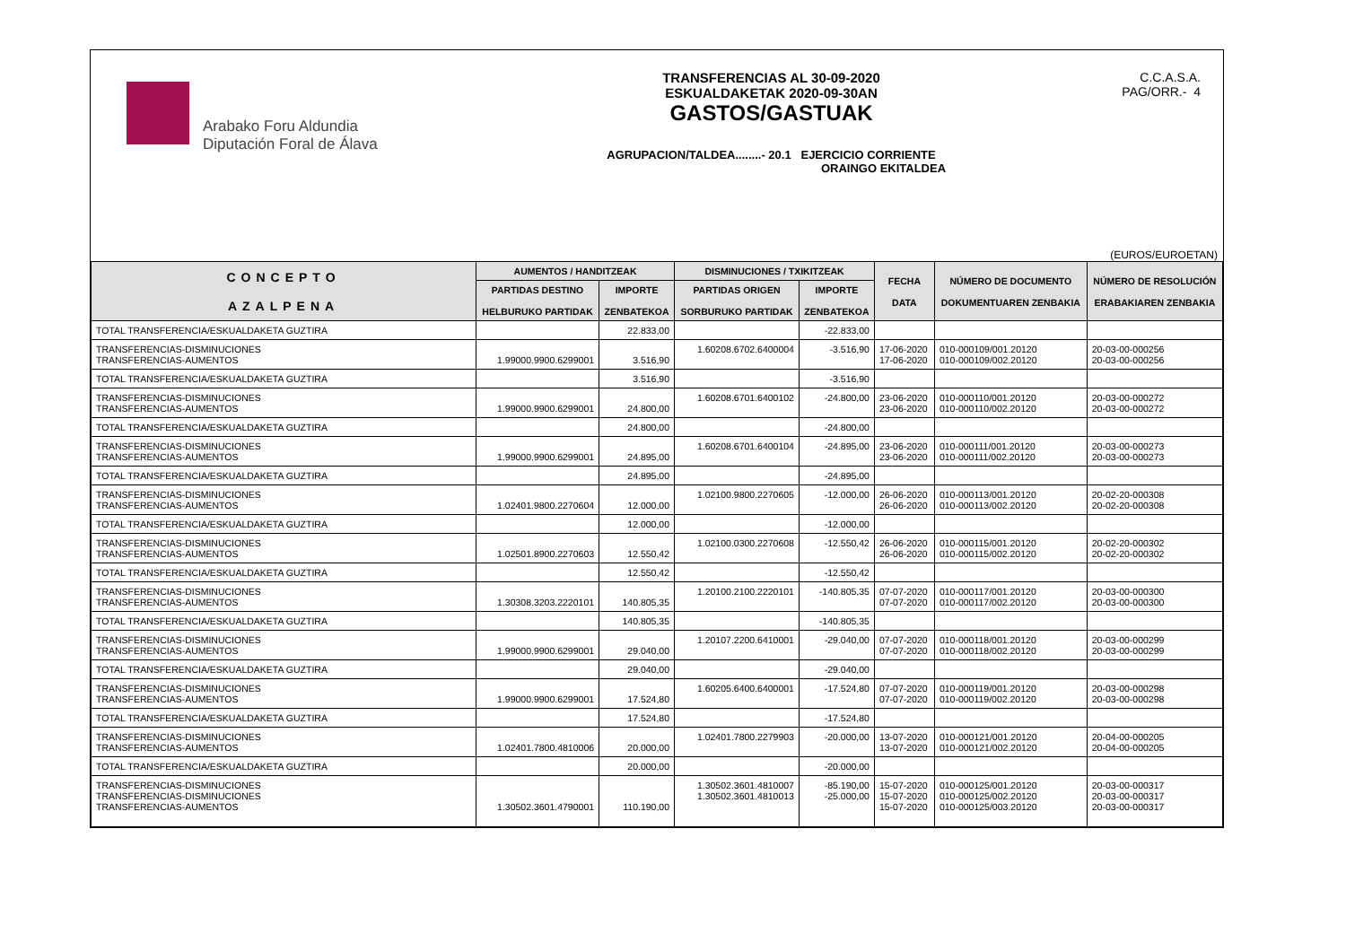Arabako Foru Aldundia
Diputación Foral de Álava
TRANSFERENCIAS AL 30-09-2020
ESKUALDAKETAK 2020-09-30AN
GASTOS/GASTUAK
AGRUPACION/TALDEA........- 20.1 EJERCICIO CORRIENTE
ORAINGO EKITALDEA
C.C.A.S.A.
PAG/ORR.- 4
(EUROS/EUROETAN)
| CONCEPTO AZALPENA | AUMENTOS / HANDITZEAK | | DISMINUCIONES / TXIKITZEAK | | FECHA DATA | NÚMERO DE DOCUMENTO DOKUMENTUAREN ZENBAKIA | NÚMERO DE RESOLUCIÓN ERABAKIAREN ZENBAKIA |
| --- | --- | --- | --- | --- | --- | --- | --- |
| | PARTIDAS DESTINO HELBURUKO PARTIDAK | IMPORTE ZENBATEKOA | PARTIDAS ORIGEN SORBURUKO PARTIDAK | IMPORTE ZENBATEKOA | | | |
| TOTAL TRANSFERENCIA/ESKUALDAKETA GUZTIRA | | 22.833,00 | | -22.833,00 | | | |
| TRANSFERENCIAS-DISMINUCIONES TRANSFERENCIAS-AUMENTOS | 1.99000.9900.6299001 | 3.516,90 | 1.60208.6702.6400004 | -3.516,90 | 17-06-2020 17-06-2020 | 010-000109/001.20120 010-000109/002.20120 | 20-03-00-000256 20-03-00-000256 |
| TOTAL TRANSFERENCIA/ESKUALDAKETA GUZTIRA | | 3.516,90 | | -3.516,90 | | | |
| TRANSFERENCIAS-DISMINUCIONES TRANSFERENCIAS-AUMENTOS | 1.99000.9900.6299001 | 24.800,00 | 1.60208.6701.6400102 | -24.800,00 | 23-06-2020 23-06-2020 | 010-000110/001.20120 010-000110/002.20120 | 20-03-00-000272 20-03-00-000272 |
| TOTAL TRANSFERENCIA/ESKUALDAKETA GUZTIRA | | 24.800,00 | | -24.800,00 | | | |
| TRANSFERENCIAS-DISMINUCIONES TRANSFERENCIAS-AUMENTOS | 1.99000.9900.6299001 | 24.895,00 | 1.60208.6701.6400104 | -24.895,00 | 23-06-2020 23-06-2020 | 010-000111/001.20120 010-000111/002.20120 | 20-03-00-000273 20-03-00-000273 |
| TOTAL TRANSFERENCIA/ESKUALDAKETA GUZTIRA | | 24.895,00 | | -24.895,00 | | | |
| TRANSFERENCIAS-DISMINUCIONES TRANSFERENCIAS-AUMENTOS | 1.02401.9800.2270604 | 12.000,00 | 1.02100.9800.2270605 | -12.000,00 | 26-06-2020 26-06-2020 | 010-000113/001.20120 010-000113/002.20120 | 20-02-20-000308 20-02-20-000308 |
| TOTAL TRANSFERENCIA/ESKUALDAKETA GUZTIRA | | 12.000,00 | | -12.000,00 | | | |
| TRANSFERENCIAS-DISMINUCIONES TRANSFERENCIAS-AUMENTOS | 1.02501.8900.2270603 | 12.550,42 | 1.02100.0300.2270608 | -12.550,42 | 26-06-2020 26-06-2020 | 010-000115/001.20120 010-000115/002.20120 | 20-02-20-000302 20-02-20-000302 |
| TOTAL TRANSFERENCIA/ESKUALDAKETA GUZTIRA | | 12.550,42 | | -12.550,42 | | | |
| TRANSFERENCIAS-DISMINUCIONES TRANSFERENCIAS-AUMENTOS | 1.30308.3203.2220101 | 140.805,35 | 1.20100.2100.2220101 | -140.805,35 | 07-07-2020 07-07-2020 | 010-000117/001.20120 010-000117/002.20120 | 20-03-00-000300 20-03-00-000300 |
| TOTAL TRANSFERENCIA/ESKUALDAKETA GUZTIRA | | 140.805,35 | | -140.805,35 | | | |
| TRANSFERENCIAS-DISMINUCIONES TRANSFERENCIAS-AUMENTOS | 1.99000.9900.6299001 | 29.040,00 | 1.20107.2200.6410001 | -29.040,00 | 07-07-2020 07-07-2020 | 010-000118/001.20120 010-000118/002.20120 | 20-03-00-000299 20-03-00-000299 |
| TOTAL TRANSFERENCIA/ESKUALDAKETA GUZTIRA | | 29.040,00 | | -29.040,00 | | | |
| TRANSFERENCIAS-DISMINUCIONES TRANSFERENCIAS-AUMENTOS | 1.99000.9900.6299001 | 17.524,80 | 1.60205.6400.6400001 | -17.524,80 | 07-07-2020 07-07-2020 | 010-000119/001.20120 010-000119/002.20120 | 20-03-00-000298 20-03-00-000298 |
| TOTAL TRANSFERENCIA/ESKUALDAKETA GUZTIRA | | 17.524,80 | | -17.524,80 | | | |
| TRANSFERENCIAS-DISMINUCIONES TRANSFERENCIAS-AUMENTOS | 1.02401.7800.4810006 | 20.000,00 | 1.02401.7800.2279903 | -20.000,00 | 13-07-2020 13-07-2020 | 010-000121/001.20120 010-000121/002.20120 | 20-04-00-000205 20-04-00-000205 |
| TOTAL TRANSFERENCIA/ESKUALDAKETA GUZTIRA | | 20.000,00 | | -20.000,00 | | | |
| TRANSFERENCIAS-DISMINUCIONES TRANSFERENCIAS-DISMINUCIONES TRANSFERENCIAS-AUMENTOS | 1.30502.3601.4790001 | 110.190,00 | 1.30502.3601.4810007 1.30502.3601.4810013 | -85.190,00 -25.000,00 | 15-07-2020 15-07-2020 15-07-2020 | 010-000125/001.20120 010-000125/002.20120 010-000125/003.20120 | 20-03-00-000317 20-03-00-000317 20-03-00-000317 |